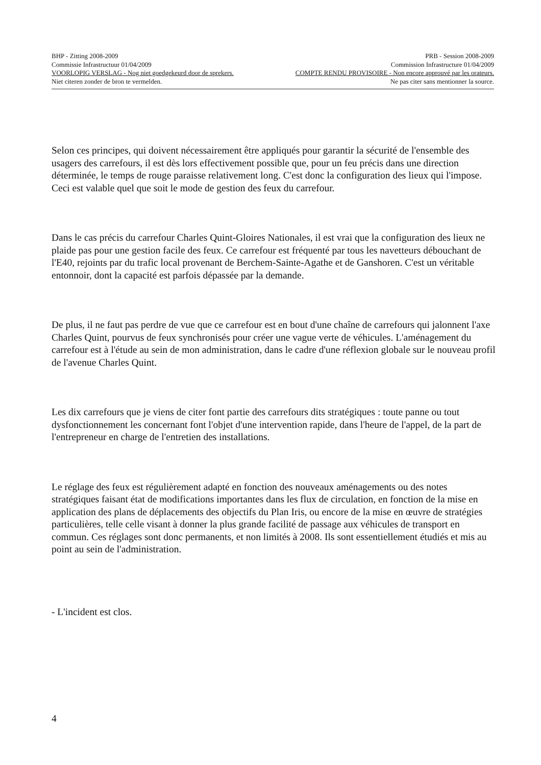BHP - Zitting 2008-2009 PRB - Session 2008-2009
Commissie Infrastructuur 01/04/2009 Commission Infrastructure 01/04/2009
VOORLOPIG VERSLAG - Nog niet goedgekeurd door de sprekers. COMPTE RENDU PROVISOIRE - Non encore approuvé par les orateurs.
Niet citeren zonder de bron te vermelden. Ne pas citer sans mentionner la source.
Selon ces principes, qui doivent nécessairement être appliqués pour garantir la sécurité de l'ensemble des usagers des carrefours, il est dès lors effectivement possible que, pour un feu précis dans une direction déterminée, le temps de rouge paraisse relativement long. C'est donc la configuration des lieux qui l'impose. Ceci est valable quel que soit le mode de gestion des feux du carrefour.
Dans le cas précis du carrefour Charles Quint-Gloires Nationales, il est vrai que la configuration des lieux ne plaide pas pour une gestion facile des feux. Ce carrefour est fréquenté par tous les navetteurs débouchant de l'E40, rejoints par du trafic local provenant de Berchem-Sainte-Agathe et de Ganshoren. C'est un véritable entonnoir, dont la capacité est parfois dépassée par la demande.
De plus, il ne faut pas perdre de vue que ce carrefour est en bout d'une chaîne de carrefours qui jalonnent l'axe Charles Quint, pourvus de feux synchronisés pour créer une vague verte de véhicules. L'aménagement du carrefour est à l'étude au sein de mon administration, dans le cadre d'une réflexion globale sur le nouveau profil de l'avenue Charles Quint.
Les dix carrefours que je viens de citer font partie des carrefours dits stratégiques : toute panne ou tout dysfonctionnement les concernant font l'objet d'une intervention rapide, dans l'heure de l'appel, de la part de l'entrepreneur en charge de l'entretien des installations.
Le réglage des feux est régulièrement adapté en fonction des nouveaux aménagements ou des notes stratégiques faisant état de modifications importantes dans les flux de circulation, en fonction de la mise en application des plans de déplacements des objectifs du Plan Iris, ou encore de la mise en œuvre de stratégies particulières, telle celle visant à donner la plus grande facilité de passage aux véhicules de transport en commun. Ces réglages sont donc permanents, et non limités à 2008. Ils sont essentiellement étudiés et mis au point au sein de l'administration.
- L'incident est clos.
4